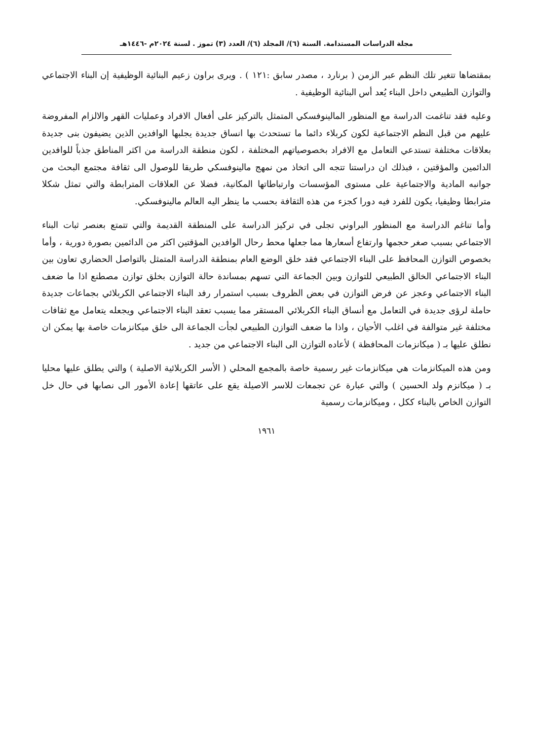مجلة الدراسات المستدامة. السنة (٦)/ المجلد (٦)/ العدد (٣) تموز . لسنة ٢٠٢٤م -١٤٤٦هـ
بمقتضاها تتغير تلك النظم عبر الزمن ( برنارد ، مصدر سابق :١٢١ ) . ويرى براون زعيم البنائية الوظيفية إن البناء الاجتماعي والتوازن الطبيعي داخل البناء يُعد أس البنائية الوظيفية .
وعليه فقد تناغمت الدراسة مع المنظور المالينوفسكي المتمثل بالتركيز على أفعال الافراد وعمليات القهر والالزام المفروضة عليهم من قبل النظم الاجتماعية لكون كربلاء دائما ما تستحدث بها انساق جديدة يجلبها الوافدين الذين يضيفون بنى جديدة بعلاقات مختلفة تستدعي التعامل مع الافراد بخصوصياتهم المختلفة ، لكون منطقة الدراسة من اكثر المناطق جذباً للوافدين الدائمين والمؤقتين ، فبذلك ان دراستنا تتجه الى اتخاذ من نمهج مالينوفسكي طريقا للوصول الى ثقافة مجتمع البحث من جوانبه المادية والاجتماعية على مستوى المؤسسات وارتباطاتها المكانية، فضلا عن العلاقات المترابطة والتي تمثل شكلا مترابطا وظيفيا، يكون للفرد فيه دورا كجزء من هذه الثقافة بحسب ما ينظر اليه العالم مالينوفسكي.
وأما تناغم الدراسة مع المنظور البراوني تجلى في تركيز الدراسة على المنطقة القديمة والتي تتمتع بعنصر ثبات البناء الاجتماعي بسبب صغر حجمها وارتفاع أسعارها مما جعلها محط رحال الوافدين المؤقتين اكثر من الدائمين بصورة دورية ، وأما بخصوص التوازن المحافظ على البناء الاجتماعي فقد خلق الوضع العام بمنطقة الدراسة المتمثل بالتواصل الحضاري تعاون بين البناء الاجتماعي الخالق الطبيعي للتوازن وبين الجماعة التي تسهم بمساندة حالة التوازن بخلق توازن مصطنع اذا ما ضعف البناء الاجتماعي وعجز عن فرض التوازن في بعض الظروف بسبب استمرار رفد البناء الاجتماعي الكربلائي بجماعات جديدة حاملة لرؤى جديدة في التعامل مع أنساق البناء الكربلائي المستقر مما يسبب تعقد البناء الاجتماعي ويجعله يتعامل مع ثقافات مختلفة غير متوالفة في اغلب الأحيان ، واذا ما ضعف التوازن الطبيعي لجأت الجماعة الى خلق ميكانزمات خاصة بها يمكن ان نطلق عليها بـ ( ميكانزمات المحافظة ) لأعاده التوازن الى البناء الاجتماعي من جديد .
ومن هذه الميكانزمات هي ميكانزمات غير رسمية خاصة بالمجمع المحلي ( الأسر الكربلائية الاصلية ) والتي يطلق عليها محليا بـ ( ميكانزم ولد الحسين ) والتي عبارة عن تجمعات للاسر الاصيلة يقع على عاتقها إعادة الأمور الى نصابها في حال خل التوازن الخاص بالبناء ككل ، وميكانزمات رسمية
١٩٦١